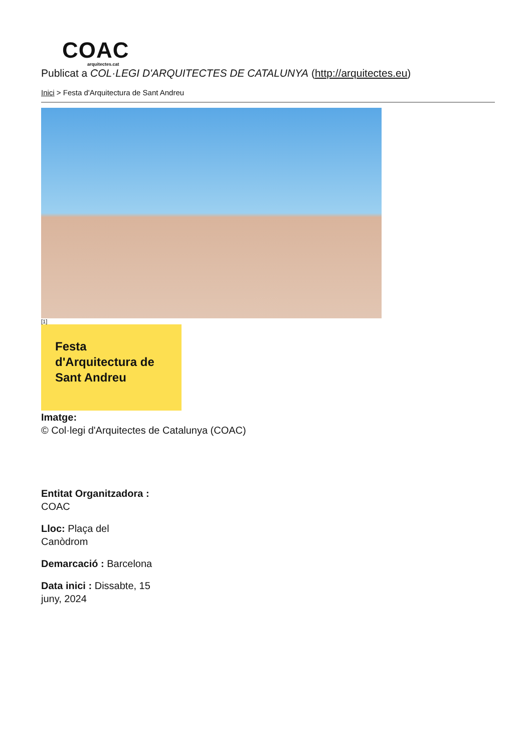COAC
arquitectes.cat
Publicat a COL·LEGI D'ARQUITECTES DE CATALUNYA (http://arquitectes.eu)
Inici > Festa d'Arquitectura de Sant Andreu
[1]
Festa d'Arquitectura de Sant Andreu
Imatge:
© Col·legi d'Arquitectes de Catalunya (COAC)
Entitat Organitzadora : COAC
Lloc: Plaça del Canòdrom
Demarcació : Barcelona
Data inici : Dissabte, 15 juny, 2024